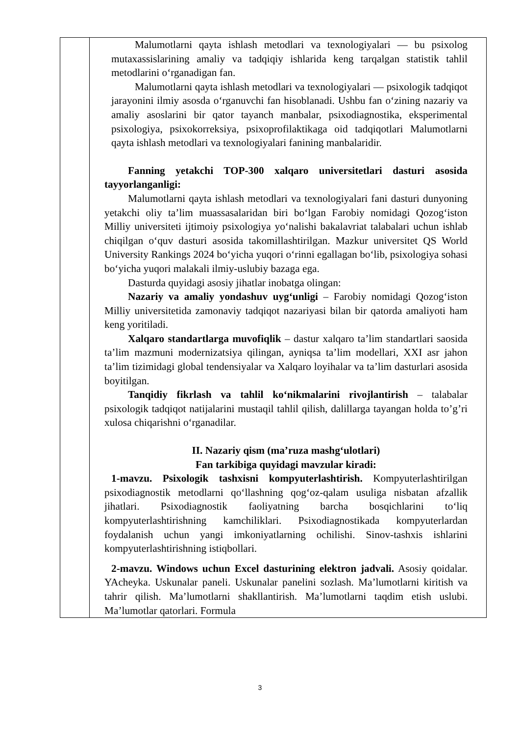| | Malumotlarni qayta ishlash metodlari va texnologiyalari — bu psixolog mutaxassislarining amaliy va tadqiqiy ishlarida keng tarqalgan statistik tahlil metodlarini o‘rganadigan fan. Malumotlarni qayta ishlash metodlari va texnologiyalari — psixologik tadqiqot jarayonini ilmiy asosda o‘rganuvchi fan hisoblanadi. Ushbu fan o‘zining nazariy va amaliy asoslarini bir qator tayanch manbalar, psixodiagnostika, eksperimental psixologiya, psixokorreksiya, psixoprofilaktikaga oid tadqiqotlari Malumotlarni qayta ishlash metodlari va texnologiyalari fanining manbalaridir. Fanning yetakchi TOP-300 xalqaro universitetlari dasturi asosida tayyorlanganligi: Malumotlarni qayta ishlash metodlari va texnologiyalari fani dasturi dunyoning yetakchi oliy ta’lim muassasalaridan biri bo‘lgan Farobiy nomidagi Qozog‘iston Milliy universiteti ijtimoiy psixologiya yo‘nalishi bakalavriat talabalari uchun ishlab chiqilgan o‘quv dasturi asosida takomillashtirilgan. Mazkur universitet QS World University Rankings 2024 bo‘yicha yuqori o‘rinni egallagan bo‘lib, psixologiya sohasi bo‘yicha yuqori malakali ilmiy-uslubiy bazaga ega. Dasturda quyidagi asosiy jihatlar inobatga olingan: Nazariy va amaliy yondashuv uyg‘unligi – Farobiy nomidagi Qozog‘iston Milliy universitetida zamonaviy tadqiqot nazariyasi bilan bir qatorda amaliyoti ham keng yoritiladi. Xalqaro standartlarga muvofiqlik – dastur xalqaro ta’lim standartlari saosida ta’lim mazmuni modernizatsiya qilingan, ayniqsa ta’lim modellari, XXI asr jahon ta’lim tizimidagi global tendensiyalar va Xalqaro loyihalar va ta’lim dasturlari asosida boyitilgan. Tanqidiy fikrlash va tahlil ko‘nikmalarini rivojlantirish – talabalar psixologik tadqiqot natijalarini mustaqil tahlil qilish, dalillarga tayangan holda to’g’ri xulosa chiqarishni o‘rganadilar. II. Nazariy qism (ma’ruza mashg‘ulotlari) Fan tarkibiga quyidagi mavzular kiradi: 1-mavzu. Psixologik tashxisni kompyuterlashtirish. Kompyuterlashtirilgan psixodiagnostik metodlarni qo‘llashning qog‘oz-qalam usuliga nisbatan afzallik jihatlari. Psixodiagnostik faoliyatning barcha bosqichlarini to‘liq kompyuterlashtirishning kamchiliklari. Psixodiagnostikada kompyuterlardan foydalanish uchun yangi imkoniyatlarning ochilishi. Sinov-tashxis ishlarini kompyuterlashtirishning istiqbollari. 2-mavzu. Windows uchun Excel dasturining elektron jadvali. Asosiy qoidalar. YAcheyka. Uskunalar paneli. Uskunalar panelini sozlash. Ma’lumotlarni kiritish va tahrir qilish. Ma’lumotlarni shakllantirish. Ma’lumotlarni taqdim etish uslubi. Ma’lumotlar qatorlari. Formula |
3